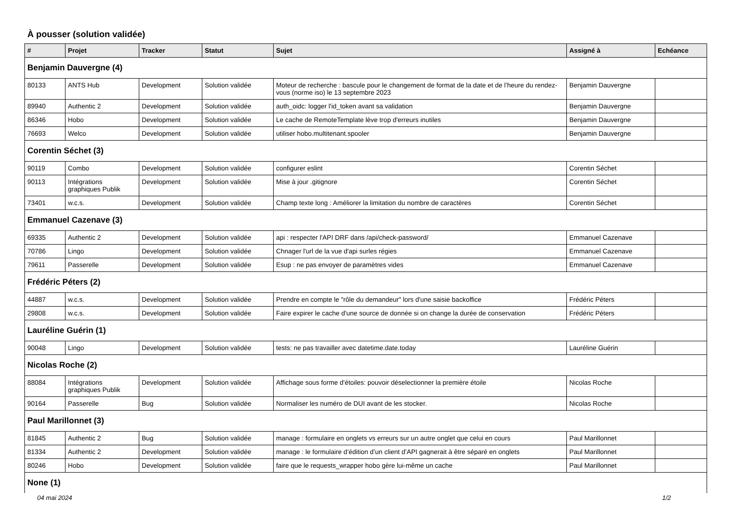À pousser (solution validée)
| # | Projet | Tracker | Statut | Sujet | Assigné à | Echéance |
| --- | --- | --- | --- | --- | --- | --- |
| Benjamin Dauvergne (4) | | | | | | |
| 80133 | ANTS Hub | Development | Solution validée | Moteur de recherche : bascule pour le changement de format de la date et de l’heure du rendez-vous (norme iso) le 13 septembre 2023 | Benjamin Dauvergne | |
| 89940 | Authentic 2 | Development | Solution validée | auth_oidc: logger l'id_token avant sa validation | Benjamin Dauvergne | |
| 86346 | Hobo | Development | Solution validée | Le cache de RemoteTemplate lève trop d'erreurs inutiles | Benjamin Dauvergne | |
| 76693 | Welco | Development | Solution validée | utiliser hobo.multitenant.spooler | Benjamin Dauvergne | |
| Corentin Séchet (3) | | | | | | |
| 90119 | Combo | Development | Solution validée | configurer eslint | Corentin Séchet | |
| 90113 | Intégrations graphiques Publik | Development | Solution validée | Mise à jour .gitignore | Corentin Séchet | |
| 73401 | w.c.s. | Development | Solution validée | Champ texte long : Améliorer la limitation du nombre de caractères | Corentin Séchet | |
| Emmanuel Cazenave (3) | | | | | | |
| 69335 | Authentic 2 | Development | Solution validée | api : respecter l'API DRF dans /api/check-password/ | Emmanuel Cazenave | |
| 70786 | Lingo | Development | Solution validée | Chnager l'url de la vue d'api surles régies | Emmanuel Cazenave | |
| 79611 | Passerelle | Development | Solution validée | Esup : ne pas envoyer de paramètres vides | Emmanuel Cazenave | |
| Frédéric Péters (2) | | | | | | |
| 44887 | w.c.s. | Development | Solution validée | Prendre en compte le "rôle du demandeur" lors d'une saisie backoffice | Frédéric Péters | |
| 29808 | w.c.s. | Development | Solution validée | Faire expirer le cache d'une source de donnée si on change la durée de conservation | Frédéric Péters | |
| Lauréline Guérin (1) | | | | | | |
| 90048 | Lingo | Development | Solution validée | tests: ne pas travailler avec datetime.date.today | Lauréline Guérin | |
| Nicolas Roche (2) | | | | | | |
| 88084 | Intégrations graphiques Publik | Development | Solution validée | Affichage sous forme d'étoiles: pouvoir déselectionner la première étoile | Nicolas Roche | |
| 90164 | Passerelle | Bug | Solution validée | Normaliser les numéro de DUI avant de les stocker. | Nicolas Roche | |
| Paul Marillonnet (3) | | | | | | |
| 81845 | Authentic 2 | Bug | Solution validée | manage : formulaire en onglets vs erreurs sur un autre onglet que celui en cours | Paul Marillonnet | |
| 81334 | Authentic 2 | Development | Solution validée | manage : le formulaire d’édition d’un client d’API gagnerait à être séparé en onglets | Paul Marillonnet | |
| 80246 | Hobo | Development | Solution validée | faire que le requests_wrapper hobo gère lui-même un cache | Paul Marillonnet | |
| None (1) | | | | | | |
04 mai 2024 1/2